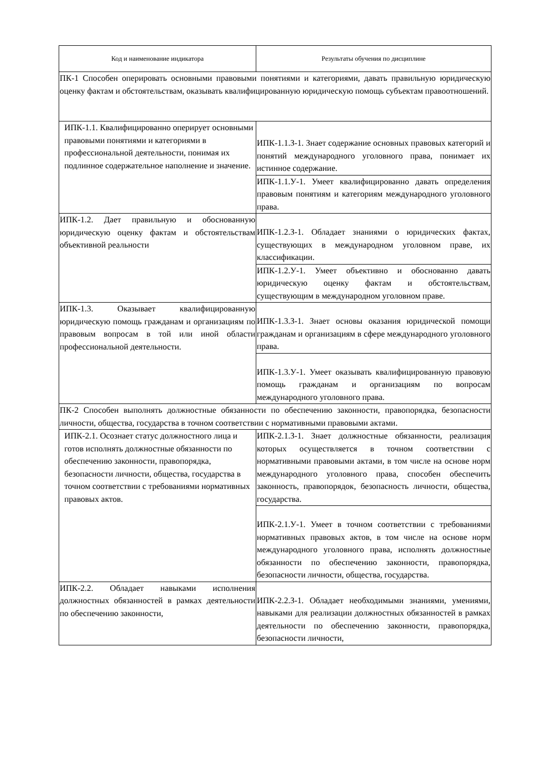| Код и наименование индикатора | Результаты обучения по дисциплине |
| --- | --- |
| ПК-1 Способен оперировать основными правовыми понятиями и категориями, давать правильную юридическую оценку фактам и обстоятельствам, оказывать квалифицированную юридическую помощь субъектам правоотношений. | |
| ИПК-1.1. Квалифицированно оперирует основными правовыми понятиями и категориями в профессиональной деятельности, понимая их подлинное содержательное наполнение и значение. | ИПК-1.1.З-1. Знает содержание основных правовых категорий и понятий международного уголовного права, понимает их истинное содержание. |
| | ИПК-1.1.У-1. Умеет квалифицированно давать определения правовым понятиям и категориям международного уголовного права. |
| ИПК-1.2. Дает правильную и обоснованную юридическую оценку фактам и обстоятельствам объективной реальности | ИПК-1.2.З-1. Обладает знаниями о юридических фактах, существующих в международном уголовном праве, их классификации. |
| | ИПК-1.2.У-1. Умеет объективно и обоснованно давать юридическую оценку фактам и обстоятельствам, существующим в международном уголовном праве. |
| ИПК-1.3. Оказывает квалифицированную юридическую помощь гражданам и организациям по правовым вопросам в той или иной области профессиональной деятельности. | ИПК-1.3.З-1. Знает основы оказания юридической помощи гражданам и организациям в сфере международного уголовного права. |
| | ИПК-1.3.У-1. Умеет оказывать квалифицированную правовую помощь гражданам и организациям по вопросам международного уголовного права. |
| ПК-2 Способен выполнять должностные обязанности по обеспечению законности, правопорядка, безопасности личности, общества, государства в точном соответствии с нормативными правовыми актами. | |
| ИПК-2.1. Осознает статус должностного лица и готов исполнять должностные обязанности по обеспечению законности, правопорядка, безопасности личности, общества, государства в точном соответствии с требованиями нормативных правовых актов. | ИПК-2.1.З-1. Знает должностные обязанности, реализация которых осуществляется в точном соответствии с нормативными правовыми актами, в том числе на основе норм международного уголовного права, способен обеспечить законность, правопорядок, безопасность личности, общества, государства. |
| | ИПК-2.1.У-1. Умеет в точном соответствии с требованиями нормативных правовых актов, в том числе на основе норм международного уголовного права, исполнять должностные обязанности по обеспечению законности, правопорядка, безопасности личности, общества, государства. |
| ИПК-2.2. Обладает навыками исполнения должностных обязанностей в рамках деятельности по обеспечению законности, | ИПК-2.2.З-1. Обладает необходимыми знаниями, умениями, навыками для реализации должностных обязанностей в рамках деятельности по обеспечению законности, правопорядка, безопасности личности, |